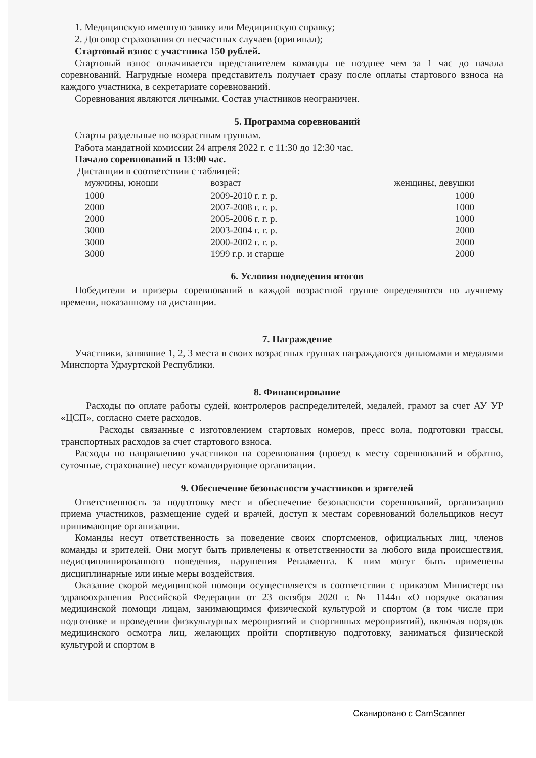1. Медицинскую именную заявку или Медицинскую справку;
2. Договор страхования от несчастных случаев (оригинал);
Стартовый взнос с участника 150 рублей.
Стартовый взнос оплачивается представителем команды не позднее чем за 1 час до начала соревнований. Нагрудные номера представитель получает сразу после оплаты стартового взноса на каждого участника, в секретариате соревнований.
Соревнования являются личными. Состав участников неограничен.
5. Программа соревнований
Старты раздельные по возрастным группам.
Работа мандатной комиссии 24 апреля 2022 г. с 11:30 до 12:30 час.
Начало соревнований в 13:00 час.
Дистанции в соответствии с таблицей:
| мужчины, юноши | возраст | женщины, девушки |
| --- | --- | --- |
| 1000 | 2009-2010 г. г. р. | 1000 |
| 2000 | 2007-2008 г. г. р. | 1000 |
| 2000 | 2005-2006 г. г. р. | 1000 |
| 3000 | 2003-2004 г. г. р. | 2000 |
| 3000 | 2000-2002 г. г. р. | 2000 |
| 3000 | 1999 г.р. и старше | 2000 |
6. Условия подведения итогов
Победители и призеры соревнований в каждой возрастной группе определяются по лучшему времени, показанному на дистанции.
7. Награждение
Участники, занявшие 1, 2, 3 места в своих возрастных группах награждаются дипломами и медалями Минспорта Удмуртской Республики.
8. Финансирование
Расходы по оплате работы судей, контролеров распределителей, медалей, грамот за счет АУ УР «ЦСП», согласно смете расходов.
Расходы связанные с изготовлением стартовых номеров, пресс вола, подготовки трассы, транспортных расходов за счет стартового взноса.
Расходы по направлению участников на соревнования (проезд к месту соревнований и обратно, суточные, страхование) несут командирующие организации.
9. Обеспечение безопасности участников и зрителей
Ответственность за подготовку мест и обеспечение безопасности соревнований, организацию приема участников, размещение судей и врачей, доступ к местам соревнований болельщиков несут принимающие организации.
Команды несут ответственность за поведение своих спортсменов, официальных лиц, членов команды и зрителей. Они могут быть привлечены к ответственности за любого вида происшествия, недисциплинированного поведения, нарушения Регламента. К ним могут быть применены дисциплинарные или иные меры воздействия.
Оказание скорой медицинской помощи осуществляется в соответствии с приказом Министерства здравоохранения Российской Федерации от 23 октября 2020 г. № 1144н «О порядке оказания медицинской помощи лицам, занимающимся физической культурой и спортом (в том числе при подготовке и проведении физкультурных мероприятий и спортивных мероприятий), включая порядок медицинского осмотра лиц, желающих пройти спортивную подготовку, заниматься физической культурой и спортом в
Сканировано с CamScanner